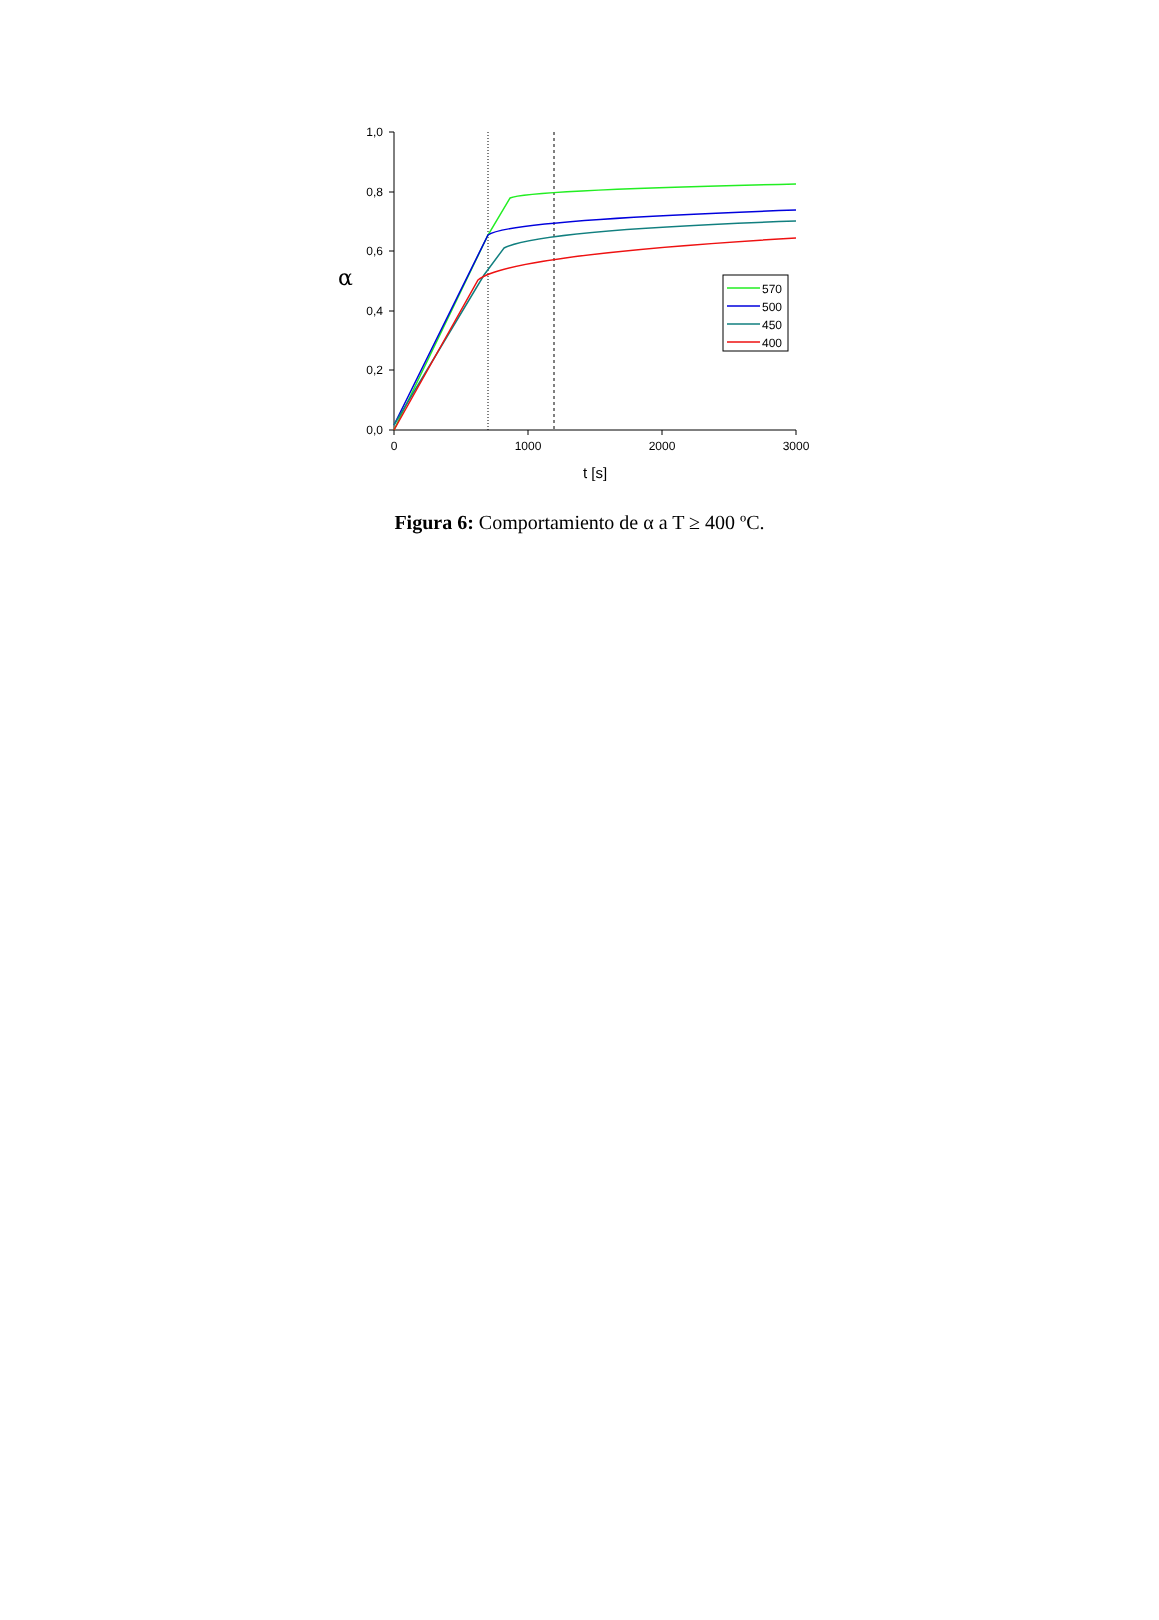1,0
0,8
0,6
0,4
0,2
0,0
0
1000
2000
3000
t [s]
α
570
500
450
400
Figura 6: Comportamiento de α a T ≥ 400 ºC.